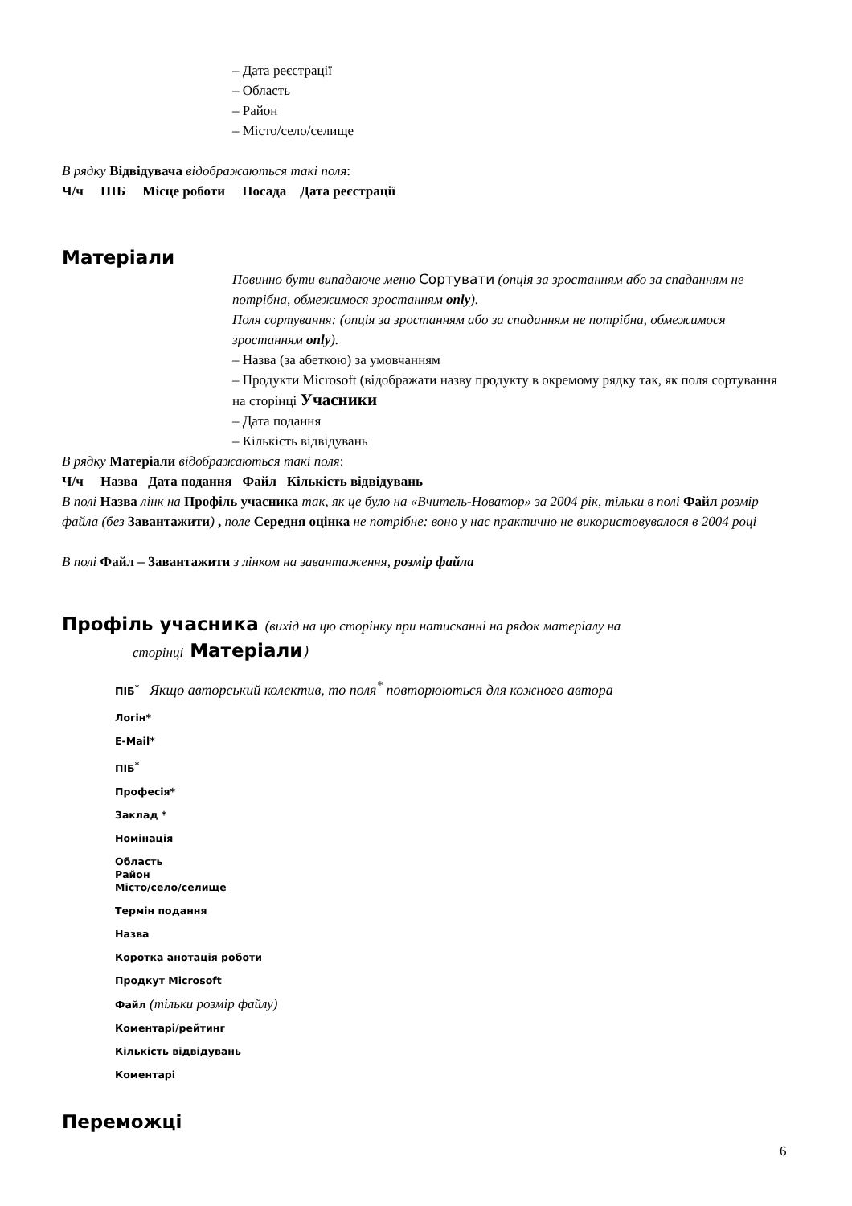– Дата реєстрації
– Область
– Район
– Місто/село/селище
В рядку Відвідувача відображаються такі поля:
Ч/ч ПІБ Місце роботи Посада Дата реєстрації
Матеріали
Повинно бути випадаюче меню Сортувати (опція за зростанням або за спаданням не потрібна, обмежимося зростанням only).
Поля сортування: (опція за зростанням або за спаданням не потрібна, обмежимося зростанням only).
– Назва (за абеткою) за умовчанням
– Продукти Microsoft (відображати назву продукту в окремому рядку так, як поля сортування на сторінці Учасники
– Дата подання
– Кількість відвідувань
В рядку Матеріали відображаються такі поля:
Ч/ч Назва Дата подання Файл Кількість відвідувань
В полі Назва лінк на Профіль учасника так, як це було на «Вчитель-Новатор» за 2004 рік, тільки в полі Файл розмір файла (без Завантажити) , поле Середня оцінка не потрібне: воно у нас практично не використовувалося в 2004 році
В полі Файл – Завантажити з лінком на завантаження, розмір файла
Профіль учасника (вихід на цю сторінку при натисканні на рядок матеріалу на
сторінці Матеріали)
ПІБ<sup>*</sup> Якщо авторський колектив, то поля<sup>*</sup> повторюються для кожного автора
Логін*
E-Mail*
ПІБ<sup>*</sup>
Професія*
Заклад *
Номінація
Область
Район
Місто/село/селище
Термін подання
Назва
Коротка анотація роботи
Продкут Microsoft
Файл (тільки розмір файлу)
Коментарі/рейтинг
Кількість відвідувань
Коментарі
Переможці
6